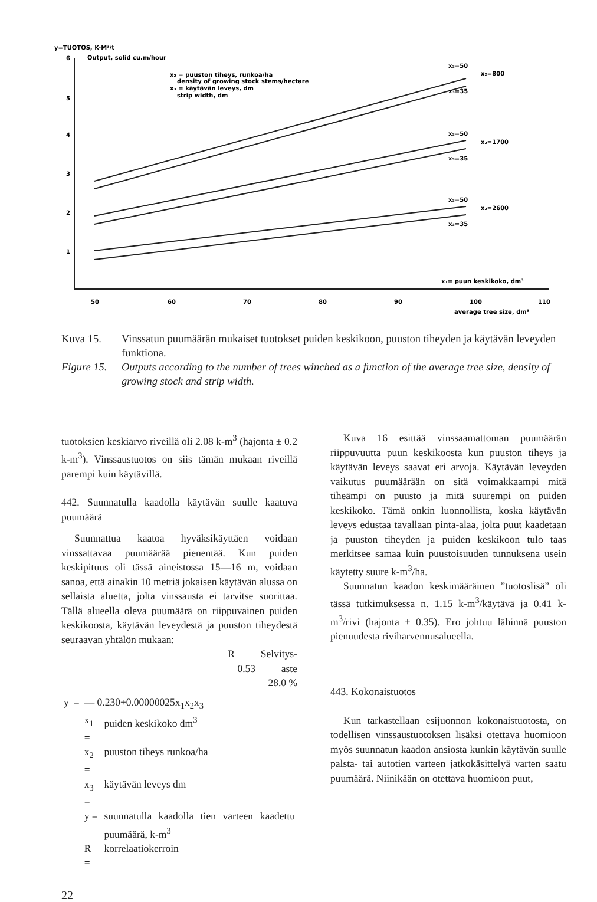y=TUOTOS, K-M³/t
Output, solid cu.m/hour
x₂ = puuston tiheys, runkoa/ha
density of growing stock stems/hectare
x₃ = käytävän leveys, dm
strip width, dm
6
5
4
3
2
1
x₃=50
x₂=800
x₃=35
x₃=50
x₂=1700
x₃=35
x₃=50
x₂=2600
x₃=35
x₁= puun keskikoko, dm³
50
60
70
80
90
100
110
average tree size, dm³
Kuva 15.
Vinssatun puumäärän mukaiset tuotokset puiden keskikoon, puuston tiheyden ja käytävän leveyden funktiona.
Figure 15.
Outputs according to the number of trees winched as a function of the average tree size, density of growing stock and strip width.
tuotoksien keskiarvo riveillä oli 2.08 k-m<sup>3</sup> (hajonta ± 0.2 k-m<sup>3</sup>). Vinssaustuotos on siis tämän mukaan riveillä parempi kuin käytävillä.
442. Suunnatulla kaadolla käytävän suulle kaatuva puumäärä
Suunnattua kaatoa hyväksikäyttäen voidaan vinssattavaa puumäärää pienentää. Kun puiden keskipituus oli tässä aineistossa 15—16 m, voidaan sanoa, että ainakin 10 metriä jokaisen käytävän alussa on sellaista aluetta, jolta vinssausta ei tarvitse suorittaa. Tällä alueella oleva puumäärä on riippuvainen puiden keskikoosta, käytävän leveydestä ja puuston tiheydestä seuraavan yhtälön mukaan:
R Selvitys-
0.53 aste
28.0 %
| y | = | — 0.230+0.00000025x<sub>1</sub>x<sub>2</sub>x<sub>3</sub> | |
| | | x<sub>1</sub> = | puiden keskikoko dm<sup>3</sup> |
| | | x<sub>2</sub> = | puuston tiheys runkoa/ha |
| | | x<sub>3</sub> = | käytävän leveys dm |
| | | y = | suunnatulla kaadolla tien varteen kaadettu puumäärä, k-m<sup>3</sup> |
| | | R = | korrelaatiokerroin |
22
Kuva 16 esittää vinssaamattoman puumäärän riippuvuutta puun keskikoosta kun puuston tiheys ja käytävän leveys saavat eri arvoja. Käytävän leveyden vaikutus puumäärään on sitä voimakkaampi mitä tiheämpi on puusto ja mitä suurempi on puiden keskikoko. Tämä onkin luonnollista, koska käytävän leveys edustaa tavallaan pinta-alaa, jolta puut kaadetaan ja puuston tiheyden ja puiden keskikoon tulo taas merkitsee samaa kuin puustoisuuden tunnuksena usein käytetty suure k-m<sup>3</sup>/ha.
Suunnatun kaadon keskimääräinen ”tuotoslisä” oli tässä tutkimuksessa n. 1.15 k-m<sup>3</sup>/käytävä ja 0.41 k-m<sup>3</sup>/rivi (hajonta ± 0.35). Ero johtuu lähinnä puuston pienuudesta riviharvennusalueella.
443. Kokonaistuotos
Kun tarkastellaan esijuonnon kokonaistuotosta, on todellisen vinssaustuotoksen lisäksi otettava huomioon myös suunnatun kaadon ansiosta kunkin käytävän suulle palsta- tai autotien varteen jatkokäsittelyä varten saatu puumäärä. Niinikään on otettava huomioon puut,